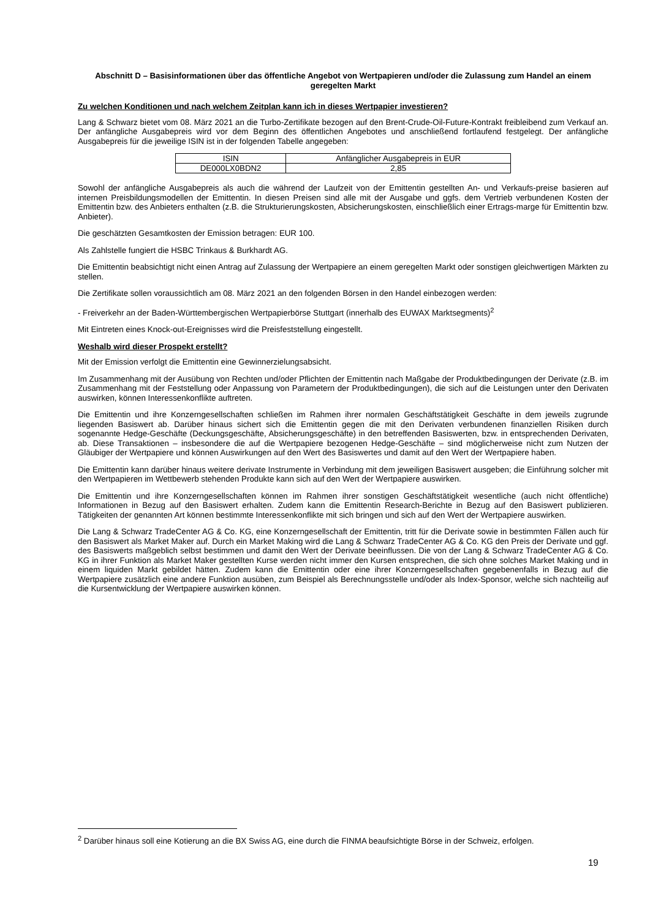Abschnitt D – Basisinformationen über das öffentliche Angebot von Wertpapieren und/oder die Zulassung zum Handel an einem geregelten Markt
Zu welchen Konditionen und nach welchem Zeitplan kann ich in dieses Wertpapier investieren?
Lang & Schwarz bietet vom 08. März 2021 an die Turbo-Zertifikate bezogen auf den Brent-Crude-Oil-Future-Kontrakt freibleibend zum Verkauf an. Der anfängliche Ausgabepreis wird vor dem Beginn des öffentlichen Angebotes und anschließend fortlaufend festgelegt. Der anfängliche Ausgabepreis für die jeweilige ISIN ist in der folgenden Tabelle angegeben:
| ISIN | Anfänglicher Ausgabepreis in EUR |
| --- | --- |
| DE000LX0BDN2 | 2,85 |
Sowohl der anfängliche Ausgabepreis als auch die während der Laufzeit von der Emittentin gestellten An- und Verkaufs-preise basieren auf internen Preisbildungsmodellen der Emittentin. In diesen Preisen sind alle mit der Ausgabe und ggfs. dem Vertrieb verbundenen Kosten der Emittentin bzw. des Anbieters enthalten (z.B. die Strukturierungskosten, Absicherungskosten, einschließlich einer Ertrags-marge für Emittentin bzw. Anbieter).
Die geschätzten Gesamtkosten der Emission betragen: EUR 100.
Als Zahlstelle fungiert die HSBC Trinkaus & Burkhardt AG.
Die Emittentin beabsichtigt nicht einen Antrag auf Zulassung der Wertpapiere an einem geregelten Markt oder sonstigen gleichwertigen Märkten zu stellen.
Die Zertifikate sollen voraussichtlich am 08. März 2021 an den folgenden Börsen in den Handel einbezogen werden:
- Freiverkehr an der Baden-Württembergischen Wertpapierbörse Stuttgart (innerhalb des EUWAX Marktsegments)<sup>2</sup>
Mit Eintreten eines Knock-out-Ereignisses wird die Preisfeststellung eingestellt.
Weshalb wird dieser Prospekt erstellt?
Mit der Emission verfolgt die Emittentin eine Gewinnerzielungsabsicht.
Im Zusammenhang mit der Ausübung von Rechten und/oder Pflichten der Emittentin nach Maßgabe der Produktbedingungen der Derivate (z.B. im Zusammenhang mit der Feststellung oder Anpassung von Parametern der Produktbedingungen), die sich auf die Leistungen unter den Derivaten auswirken, können Interessenkonflikte auftreten.
Die Emittentin und ihre Konzerngesellschaften schließen im Rahmen ihrer normalen Geschäftstätigkeit Geschäfte in dem jeweils zugrunde liegenden Basiswert ab. Darüber hinaus sichert sich die Emittentin gegen die mit den Derivaten verbundenen finanziellen Risiken durch sogenannte Hedge-Geschäfte (Deckungsgeschäfte, Absicherungsgeschäfte) in den betreffenden Basiswerten, bzw. in entsprechenden Derivaten, ab. Diese Transaktionen – insbesondere die auf die Wertpapiere bezogenen Hedge-Geschäfte – sind möglicherweise nicht zum Nutzen der Gläubiger der Wertpapiere und können Auswirkungen auf den Wert des Basiswertes und damit auf den Wert der Wertpapiere haben.
Die Emittentin kann darüber hinaus weitere derivate Instrumente in Verbindung mit dem jeweiligen Basiswert ausgeben; die Einführung solcher mit den Wertpapieren im Wettbewerb stehenden Produkte kann sich auf den Wert der Wertpapiere auswirken.
Die Emittentin und ihre Konzerngesellschaften können im Rahmen ihrer sonstigen Geschäftstätigkeit wesentliche (auch nicht öffentliche) Informationen in Bezug auf den Basiswert erhalten. Zudem kann die Emittentin Research-Berichte in Bezug auf den Basiswert publizieren. Tätigkeiten der genannten Art können bestimmte Interessenkonflikte mit sich bringen und sich auf den Wert der Wertpapiere auswirken.
Die Lang & Schwarz TradeCenter AG & Co. KG, eine Konzerngesellschaft der Emittentin, tritt für die Derivate sowie in bestimmten Fällen auch für den Basiswert als Market Maker auf. Durch ein Market Making wird die Lang & Schwarz TradeCenter AG & Co. KG den Preis der Derivate und ggf. des Basiswerts maßgeblich selbst bestimmen und damit den Wert der Derivate beeinflussen. Die von der Lang & Schwarz TradeCenter AG & Co. KG in ihrer Funktion als Market Maker gestellten Kurse werden nicht immer den Kursen entsprechen, die sich ohne solches Market Making und in einem liquiden Markt gebildet hätten. Zudem kann die Emittentin oder eine ihrer Konzerngesellschaften gegebenenfalls in Bezug auf die Wertpapiere zusätzlich eine andere Funktion ausüben, zum Beispiel als Berechnungsstelle und/oder als Index-Sponsor, welche sich nachteilig auf die Kursentwicklung der Wertpapiere auswirken können.
<sup>2</sup> Darüber hinaus soll eine Kotierung an die BX Swiss AG, eine durch die FINMA beaufsichtigte Börse in der Schweiz, erfolgen.
19